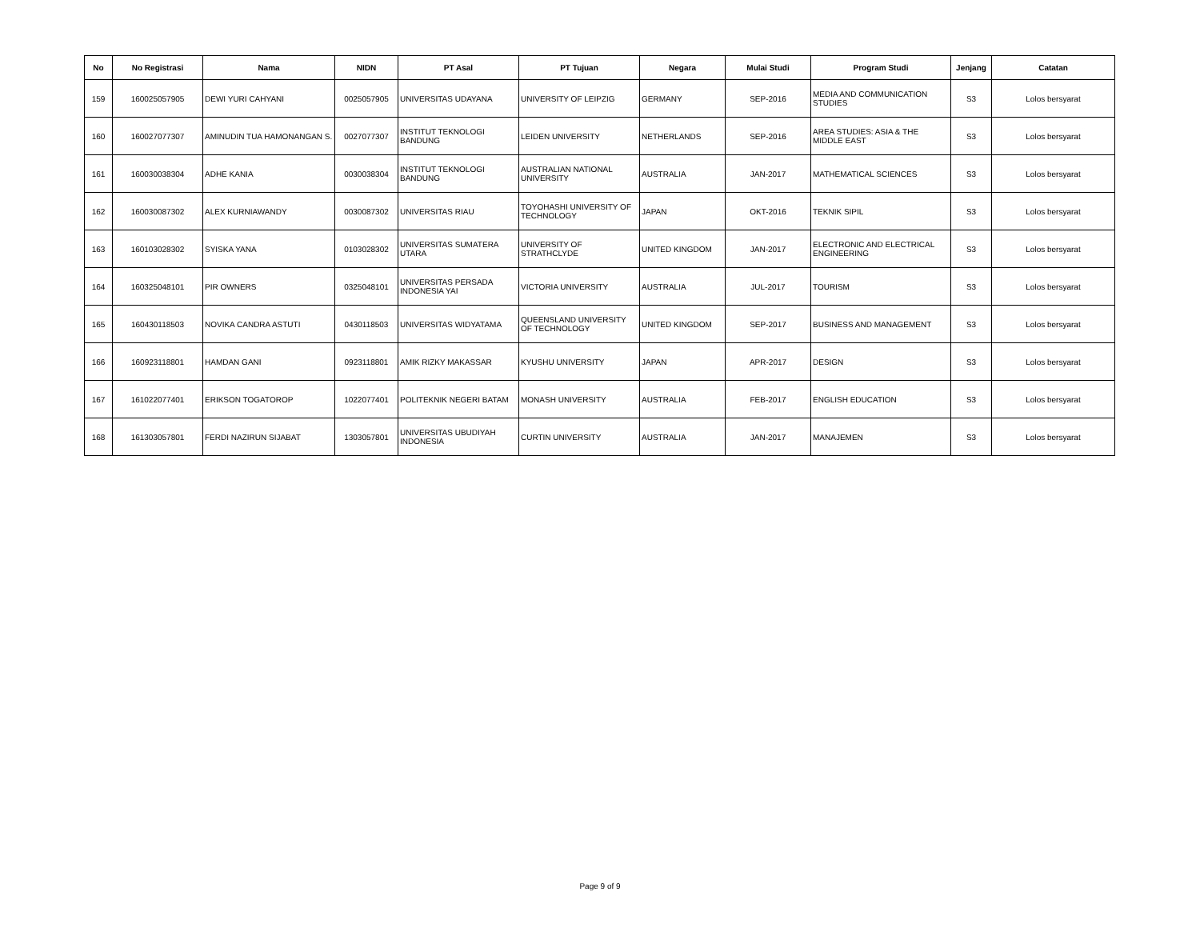| No | No Registrasi | Nama | NIDN | PT Asal | PT Tujuan | Negara | Mulai Studi | Program Studi | Jenjang | Catatan |
| --- | --- | --- | --- | --- | --- | --- | --- | --- | --- | --- |
| 159 | 160025057905 | DEWI YURI CAHYANI | 0025057905 | UNIVERSITAS UDAYANA | UNIVERSITY OF LEIPZIG | GERMANY | SEP-2016 | MEDIA AND COMMUNICATION STUDIES | S3 | Lolos bersyarat |
| 160 | 160027077307 | AMINUDIN TUA HAMONANGAN S. | 0027077307 | INSTITUT TEKNOLOGI BANDUNG | LEIDEN UNIVERSITY | NETHERLANDS | SEP-2016 | AREA STUDIES: ASIA & THE MIDDLE EAST | S3 | Lolos bersyarat |
| 161 | 160030038304 | ADHE KANIA | 0030038304 | INSTITUT TEKNOLOGI BANDUNG | AUSTRALIAN NATIONAL UNIVERSITY | AUSTRALIA | JAN-2017 | MATHEMATICAL SCIENCES | S3 | Lolos bersyarat |
| 162 | 160030087302 | ALEX KURNIAWANDY | 0030087302 | UNIVERSITAS RIAU | TOYOHASHI UNIVERSITY OF TECHNOLOGY | JAPAN | OKT-2016 | TEKNIK SIPIL | S3 | Lolos bersyarat |
| 163 | 160103028302 | SYISKA YANA | 0103028302 | UNIVERSITAS SUMATERA UTARA | UNIVERSITY OF STRATHCLYDE | UNITED KINGDOM | JAN-2017 | ELECTRONIC AND ELECTRICAL ENGINEERING | S3 | Lolos bersyarat |
| 164 | 160325048101 | PIR OWNERS | 0325048101 | UNIVERSITAS PERSADA INDONESIA YAI | VICTORIA UNIVERSITY | AUSTRALIA | JUL-2017 | TOURISM | S3 | Lolos bersyarat |
| 165 | 160430118503 | NOVIKA CANDRA ASTUTI | 0430118503 | UNIVERSITAS WIDYATAMA | QUEENSLAND UNIVERSITY OF TECHNOLOGY | UNITED KINGDOM | SEP-2017 | BUSINESS AND MANAGEMENT | S3 | Lolos bersyarat |
| 166 | 160923118801 | HAMDAN GANI | 0923118801 | AMIK RIZKY MAKASSAR | KYUSHU UNIVERSITY | JAPAN | APR-2017 | DESIGN | S3 | Lolos bersyarat |
| 167 | 161022077401 | ERIKSON TOGATOROP | 1022077401 | POLITEKNIK NEGERI BATAM | MONASH UNIVERSITY | AUSTRALIA | FEB-2017 | ENGLISH EDUCATION | S3 | Lolos bersyarat |
| 168 | 161303057801 | FERDI NAZIRUN SIJABAT | 1303057801 | UNIVERSITAS UBUDIYAH INDONESIA | CURTIN UNIVERSITY | AUSTRALIA | JAN-2017 | MANAJEMEN | S3 | Lolos bersyarat |
Page 9 of 9